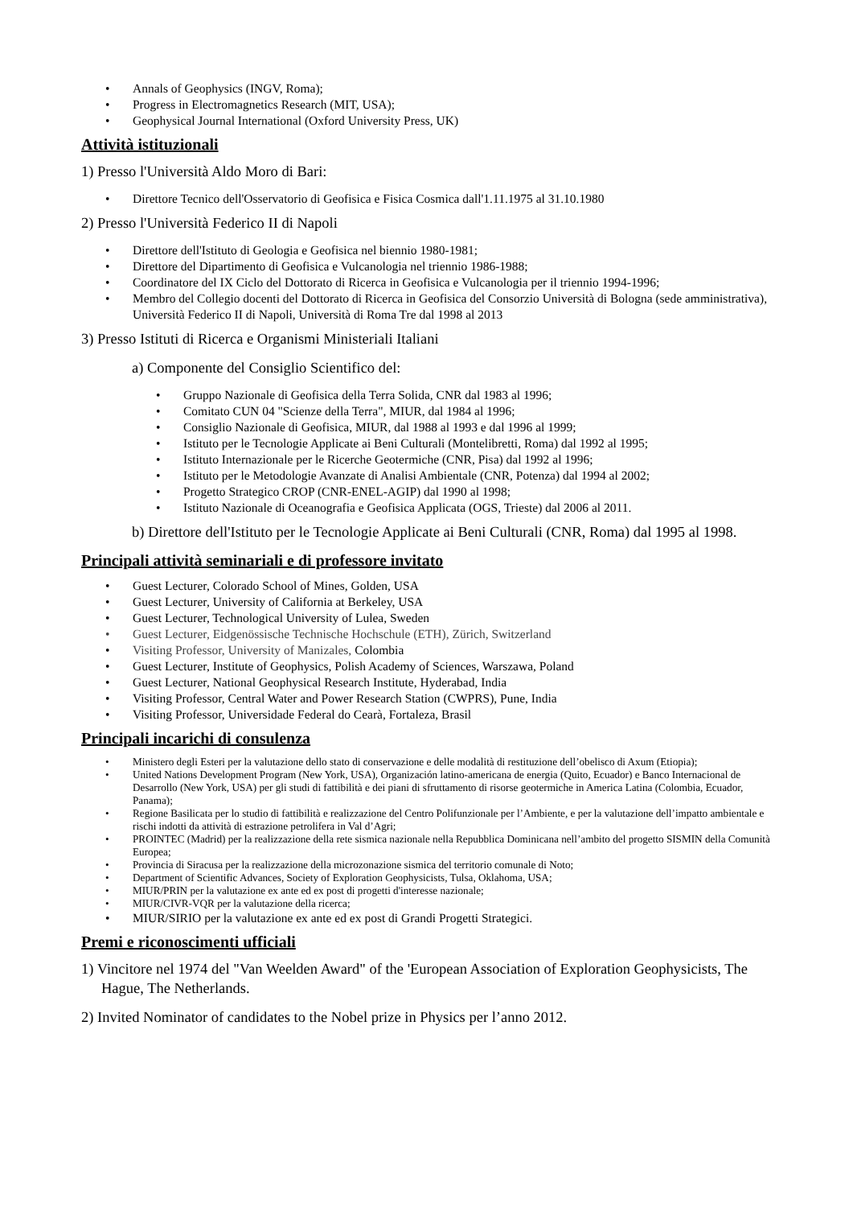• Annals of Geophysics (INGV, Roma);
• Progress in Electromagnetics Research (MIT, USA);
• Geophysical Journal International (Oxford University Press, UK)
Attività istituzionali
1) Presso l'Università Aldo Moro di Bari:
• Direttore Tecnico dell'Osservatorio di Geofisica e Fisica Cosmica dall'1.11.1975 al 31.10.1980
2) Presso l'Università Federico II di Napoli
• Direttore dell'Istituto di Geologia e Geofisica nel biennio 1980-1981;
• Direttore del Dipartimento di Geofisica e Vulcanologia nel triennio 1986-1988;
• Coordinatore del IX Ciclo del Dottorato di Ricerca in Geofisica e Vulcanologia per il triennio 1994-1996;
• Membro del Collegio docenti del Dottorato di Ricerca in Geofisica del Consorzio Università di Bologna (sede amministrativa), Università Federico II di Napoli, Università di Roma Tre dal 1998 al 2013
3) Presso Istituti di Ricerca e Organismi Ministeriali Italiani
a) Componente del Consiglio Scientifico del:
• Gruppo Nazionale di Geofisica della Terra Solida, CNR dal 1983 al 1996;
• Comitato CUN 04 "Scienze della Terra", MIUR, dal 1984 al 1996;
• Consiglio Nazionale di Geofisica, MIUR, dal 1988 al 1993 e dal 1996 al 1999;
• Istituto per le Tecnologie Applicate ai Beni Culturali (Montelibretti, Roma) dal 1992 al 1995;
• Istituto Internazionale per le Ricerche Geotermiche (CNR, Pisa) dal 1992 al 1996;
• Istituto per le Metodologie Avanzate di Analisi Ambientale (CNR, Potenza) dal 1994 al 2002;
• Progetto Strategico CROP (CNR-ENEL-AGIP) dal 1990 al 1998;
• Istituto Nazionale di Oceanografia e Geofisica Applicata (OGS, Trieste) dal 2006 al 2011.
b) Direttore dell'Istituto per le Tecnologie Applicate ai Beni Culturali (CNR, Roma) dal 1995 al 1998.
Principali attività seminariali e di professore invitato
• Guest Lecturer, Colorado School of Mines, Golden, USA
• Guest Lecturer, University of California at Berkeley, USA
• Guest Lecturer, Technological University of Lulea, Sweden
• Guest Lecturer, Eidgenössische Technische Hochschule (ETH), Zürich, Switzerland
• Visiting Professor, University of Manizales, Colombia
• Guest Lecturer, Institute of Geophysics, Polish Academy of Sciences, Warszawa, Poland
• Guest Lecturer, National Geophysical Research Institute, Hyderabad, India
• Visiting Professor, Central Water and Power Research Station (CWPRS), Pune, India
• Visiting Professor, Universidade Federal do Cearà, Fortaleza, Brasil
Principali incarichi di consulenza
• Ministero degli Esteri per la valutazione dello stato di conservazione e delle modalità di restituzione dell’obelisco di Axum (Etiopia);
• United Nations Development Program (New York, USA), Organización latino-americana de energia (Quito, Ecuador) e Banco Internacional de Desarrollo (New York, USA) per gli studi di fattibilità e dei piani di sfruttamento di risorse geotermiche in America Latina (Colombia, Ecuador, Panama);
• Regione Basilicata per lo studio di fattibilità e realizzazione del Centro Polifunzionale per l’Ambiente, e per la valutazione dell’impatto ambientale e rischi indotti da attività di estrazione petrolifera in Val d’Agri;
• PROINTEC (Madrid) per la realizzazione della rete sismica nazionale nella Repubblica Dominicana nell’ambito del progetto SISMIN della Comunità Europea;
• Provincia di Siracusa per la realizzazione della microzonazione sismica del territorio comunale di Noto;
• Department of Scientific Advances, Society of Exploration Geophysicists, Tulsa, Oklahoma, USA;
• MIUR/PRIN per la valutazione ex ante ed ex post di progetti d'interesse nazionale;
• MIUR/CIVR-VQR per la valutazione della ricerca;
• MIUR/SIRIO per la valutazione ex ante ed ex post di Grandi Progetti Strategici.
Premi e riconoscimenti ufficiali
1) Vincitore nel 1974 del "Van Weelden Award" of the 'European Association of Exploration Geophysicists, The Hague, The Netherlands.
2) Invited Nominator of candidates to the Nobel prize in Physics per l’anno 2012.